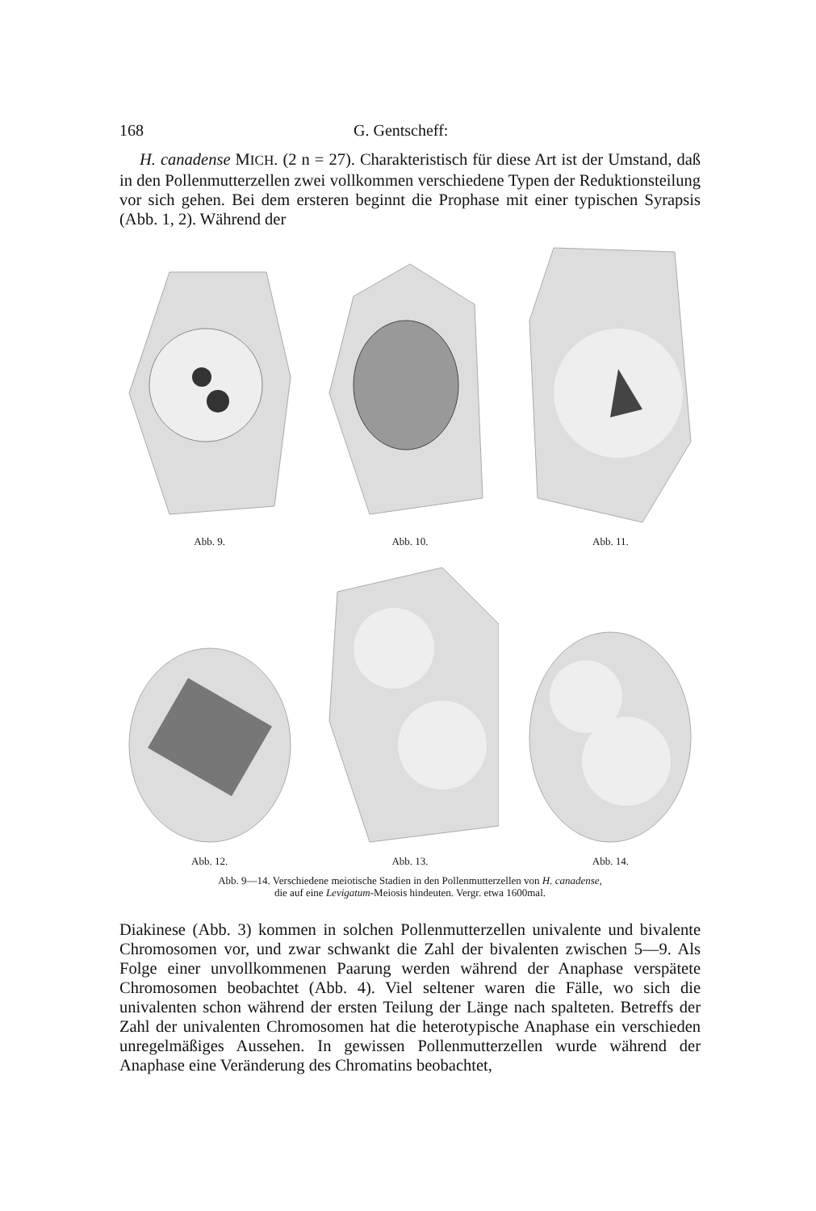168 G. Gentscheff:
H. canadense MICH. (2 n = 27). Charakteristisch für diese Art ist der Umstand, daß in den Pollenmutterzellen zwei vollkommen verschiedene Typen der Reduktionsteilung vor sich gehen. Bei dem ersteren beginnt die Prophase mit einer typischen Syrapsis (Abb. 1, 2). Während der
Abb. 9.
Abb. 10.
Abb. 11.
Abb. 12.
Abb. 13.
Abb. 14.
Abb. 9—14. Verschiedene meiotische Stadien in den Pollenmutterzellen von H. canadense,
die auf eine Levigatum-Meiosis hindeuten. Vergr. etwa 1600mal.
Diakinese (Abb. 3) kommen in solchen Pollenmutterzellen univalente und bivalente Chromosomen vor, und zwar schwankt die Zahl der bivalenten zwischen 5—9. Als Folge einer unvollkommenen Paarung werden während der Anaphase verspätete Chromosomen beobachtet (Abb. 4). Viel seltener waren die Fälle, wo sich die univalenten schon während der ersten Teilung der Länge nach spalteten. Betreffs der Zahl der univalenten Chromosomen hat die heterotypische Anaphase ein verschieden unregelmäßiges Aussehen. In gewissen Pollenmutterzellen wurde während der Anaphase eine Veränderung des Chromatins beobachtet,